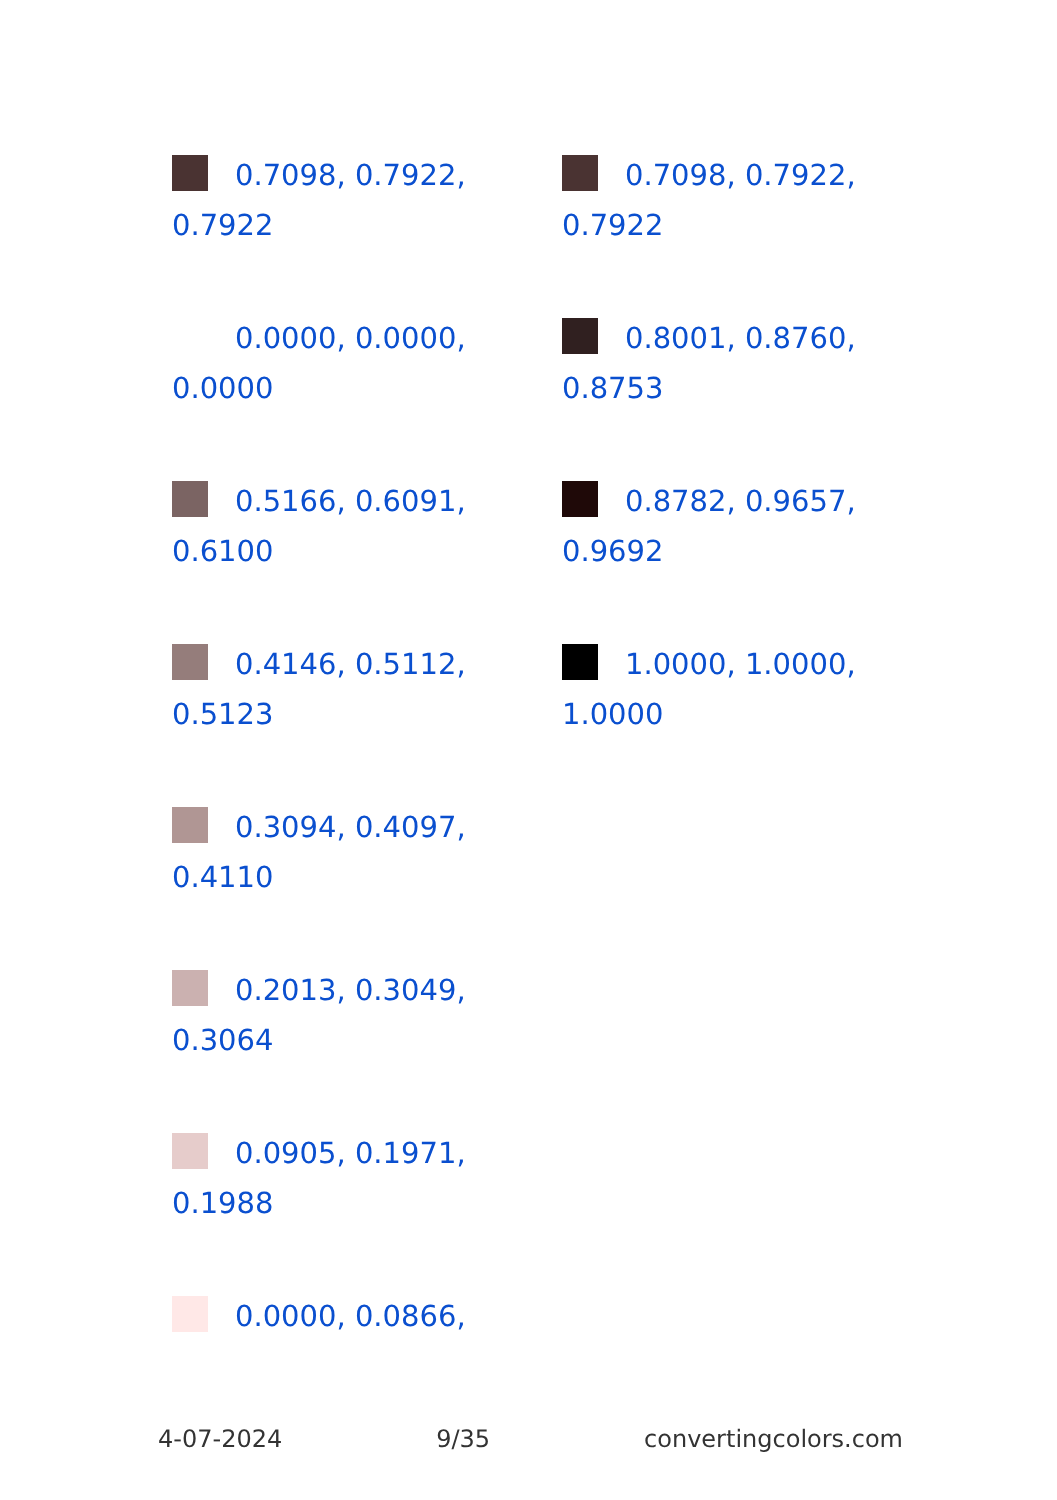0.7098, 0.7922, 0.7922
0.0000, 0.0000, 0.0000
0.5166, 0.6091, 0.6100
0.4146, 0.5112, 0.5123
0.3094, 0.4097, 0.4110
0.2013, 0.3049, 0.3064
0.0905, 0.1971, 0.1988
0.0000, 0.0866,
0.7098, 0.7922, 0.7922
0.8001, 0.8760, 0.8753
0.8782, 0.9657, 0.9692
1.0000, 1.0000, 1.0000
4-07-2024 9/35 convertingcolors.com